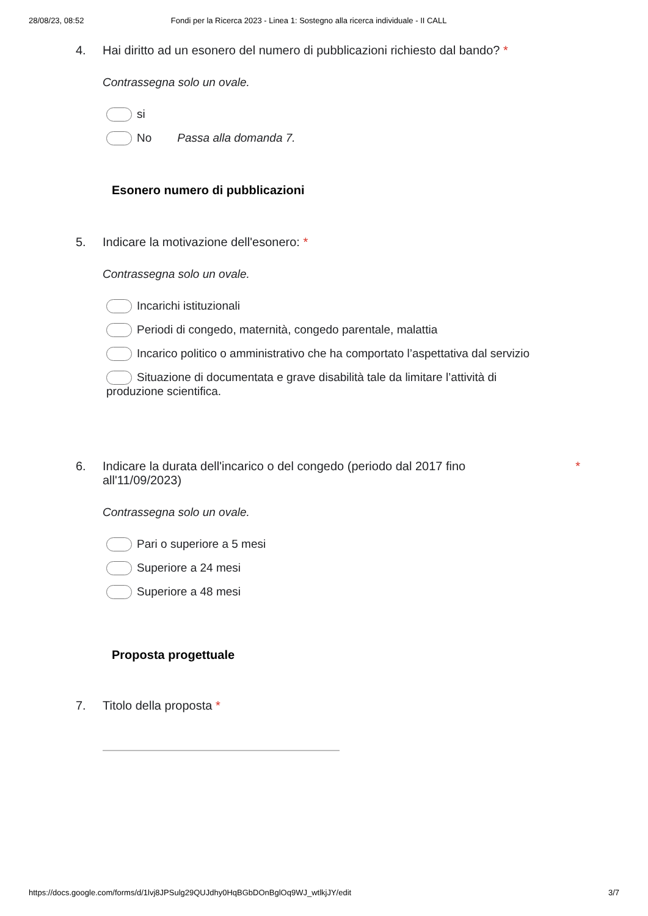28/08/23, 08:52 Fondi per la Ricerca 2023 - Linea 1: Sostegno alla ricerca individuale - II CALL
4. Hai diritto ad un esonero del numero di pubblicazioni richiesto dal bando? *
Contrassegna solo un ovale.
si
No Passa alla domanda 7.
Esonero numero di pubblicazioni
5. Indicare la motivazione dell'esonero: *
Contrassegna solo un ovale.
Incarichi istituzionali
Periodi di congedo, maternità, congedo parentale, malattia
Incarico politico o amministrativo che ha comportato l’aspettativa dal servizio
Situazione di documentata e grave disabilità tale da limitare l’attività di produzione scientifica.
6. Indicare la durata dell'incarico o del congedo (periodo dal 2017 fino all'11/09/2023) *
Contrassegna solo un ovale.
Pari o superiore a 5 mesi
Superiore a 24 mesi
Superiore a 48 mesi
Proposta progettuale
7. Titolo della proposta *
https://docs.google.com/forms/d/1lvj8JPSulg29QUJdhy0HqBGbDOnBglOq9WJ_wtlkjJY/edit 3/7